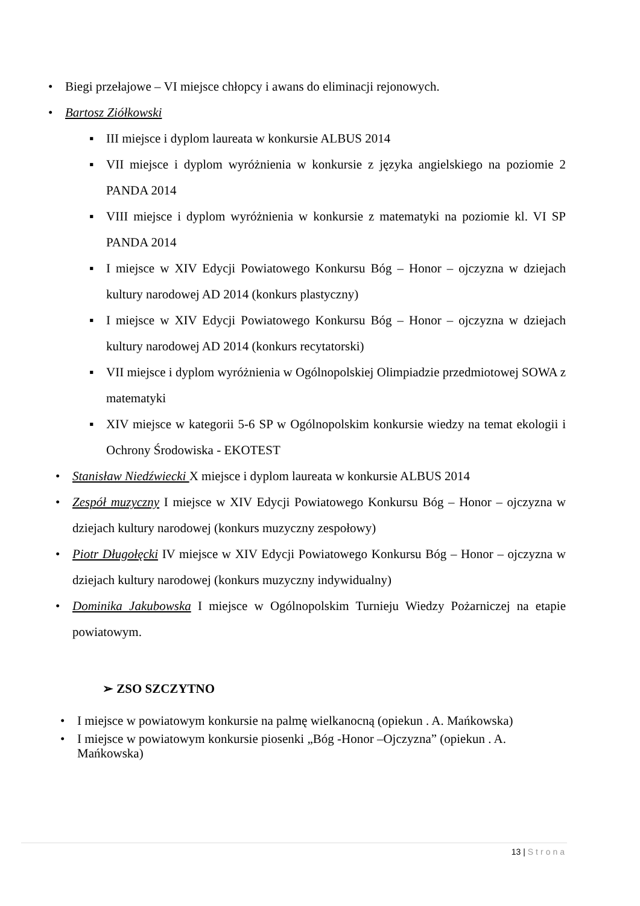• Biegi przełajowe – VI miejsce chłopcy i awans do eliminacji rejonowych.
• Bartosz Ziółkowski
▪ III miejsce i dyplom laureata w konkursie ALBUS 2014
▪ VII miejsce i dyplom wyróżnienia w konkursie z języka angielskiego na poziomie 2 PANDA 2014
▪ VIII miejsce i dyplom wyróżnienia w konkursie z matematyki na poziomie kl. VI SP PANDA 2014
▪ I miejsce w XIV Edycji Powiatowego Konkursu Bóg – Honor – ojczyzna w dziejach kultury narodowej AD 2014 (konkurs plastyczny)
▪ I miejsce w XIV Edycji Powiatowego Konkursu Bóg – Honor – ojczyzna w dziejach kultury narodowej AD 2014 (konkurs recytatorski)
▪ VII miejsce i dyplom wyróżnienia w Ogólnopolskiej Olimpiadzie przedmiotowej SOWA z matematyki
▪ XIV miejsce w kategorii 5-6 SP w Ogólnopolskim konkursie wiedzy na temat ekologii i Ochrony Środowiska - EKOTEST
• Stanisław Niedźwiecki X miejsce i dyplom laureata w konkursie ALBUS 2014
• Zespół muzyczny I miejsce w XIV Edycji Powiatowego Konkursu Bóg – Honor – ojczyzna w dziejach kultury narodowej (konkurs muzyczny zespołowy)
• Piotr Długołęcki IV miejsce w XIV Edycji Powiatowego Konkursu Bóg – Honor – ojczyzna w dziejach kultury narodowej (konkurs muzyczny indywidualny)
• Dominika Jakubowska I miejsce w Ogólnopolskim Turnieju Wiedzy Pożarniczej na etapie powiatowym.
➢ ZSO SZCZYTNO
• I miejsce w powiatowym konkursie na palmę wielkanocną (opiekun . A. Mańkowska)
• I miejsce w powiatowym konkursie piosenki „Bóg -Honor –Ojczyzna” (opiekun . A. Mańkowska)
13 | Strona